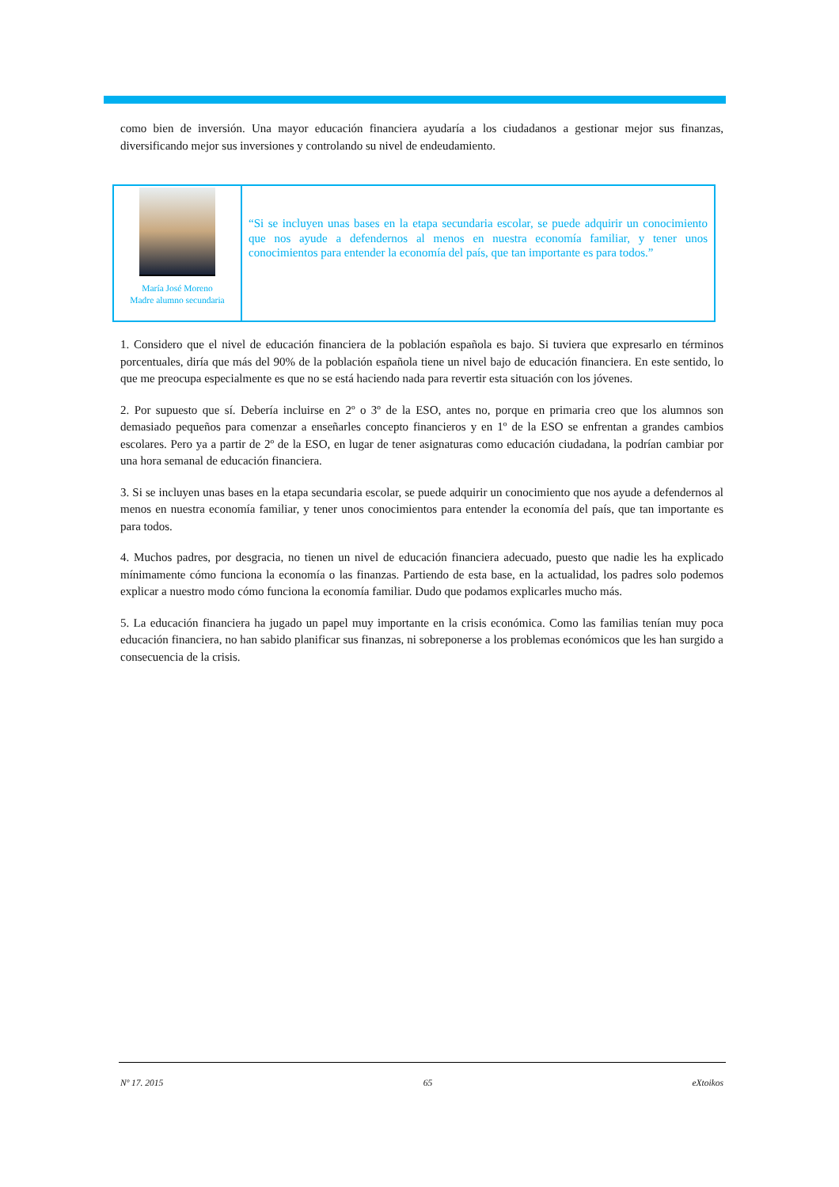como bien de inversión. Una mayor educación financiera ayudaría a los ciudadanos a gestionar mejor sus finanzas, diversificando mejor sus inversiones y controlando su nivel de endeudamiento.
María José Moreno
Madre alumno secundaria
“Si se incluyen unas bases en la etapa secundaria escolar, se puede adquirir un conocimiento que nos ayude a defendernos al menos en nuestra economía familiar, y tener unos conocimientos para entender la economía del país, que tan importante es para todos.”
1. Considero que el nivel de educación financiera de la población española es bajo. Si tuviera que expresarlo en términos porcentuales, diría que más del 90% de la población española tiene un nivel bajo de educación financiera. En este sentido, lo que me preocupa especialmente es que no se está haciendo nada para revertir esta situación con los jóvenes.
2. Por supuesto que sí. Debería incluirse en 2º o 3º de la ESO, antes no, porque en primaria creo que los alumnos son demasiado pequeños para comenzar a enseñarles concepto financieros y en 1º de la ESO se enfrentan a grandes cambios escolares. Pero ya a partir de 2º de la ESO, en lugar de tener asignaturas como educación ciudadana, la podrían cambiar por una hora semanal de educación financiera.
3. Si se incluyen unas bases en la etapa secundaria escolar, se puede adquirir un conocimiento que nos ayude a defendernos al menos en nuestra economía familiar, y tener unos conocimientos para entender la economía del país, que tan importante es para todos.
4. Muchos padres, por desgracia, no tienen un nivel de educación financiera adecuado, puesto que nadie les ha explicado mínimamente cómo funciona la economía o las finanzas. Partiendo de esta base, en la actualidad, los padres solo podemos explicar a nuestro modo cómo funciona la economía familiar. Dudo que podamos explicarles mucho más.
5. La educación financiera ha jugado un papel muy importante en la crisis económica. Como las familias tenían muy poca educación financiera, no han sabido planificar sus finanzas, ni sobreponerse a los problemas económicos que les han surgido a consecuencia de la crisis.
Nº 17. 2015 65 eXtoikos